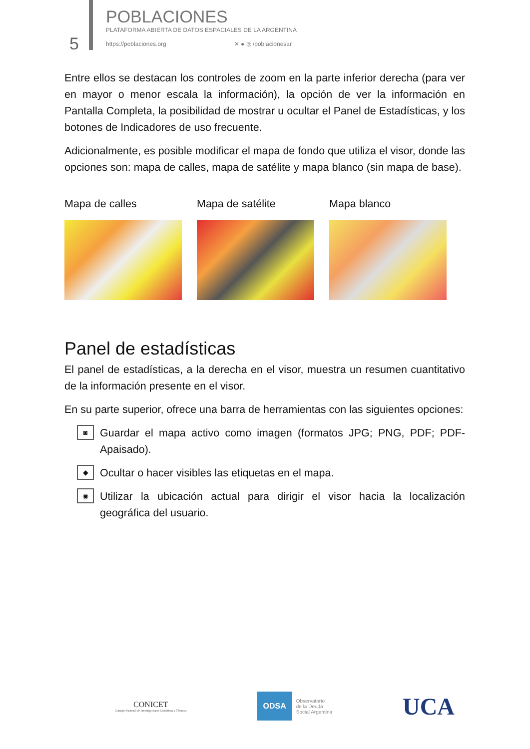5
POBLACIONES
PLATAFORMA ABIERTA DE DATOS ESPACIALES DE LA ARGENTINA
https://poblaciones.org ✕ ● ◎ /poblacionesar
Entre ellos se destacan los controles de zoom en la parte inferior derecha (para ver en mayor o menor escala la información), la opción de ver la información en Pantalla Completa, la posibilidad de mostrar u ocultar el Panel de Estadísticas, y los botones de Indicadores de uso frecuente.
Adicionalmente, es posible modificar el mapa de fondo que utiliza el visor, donde las opciones son: mapa de calles, mapa de satélite y mapa blanco (sin mapa de base).
Mapa de calles Mapa de satélite Mapa blanco
Panel de estadísticas
El panel de estadísticas, a la derecha en el visor, muestra un resumen cuantitativo de la información presente en el visor.
En su parte superior, ofrece una barra de herramientas con las siguientes opciones:
◙
Guardar el mapa activo como imagen (formatos JPG; PNG, PDF; PDF-Apaisado).
◆
Ocultar o hacer visibles las etiquetas en el mapa.
◉
Utilizar la ubicación actual para dirigir el visor hacia la localización geográfica del usuario.
CONICET
Consejo Nacional de Investigaciones Científicas y Técnicas
ODSA
Observatorio
de la Deuda
Social Argentina
UCA